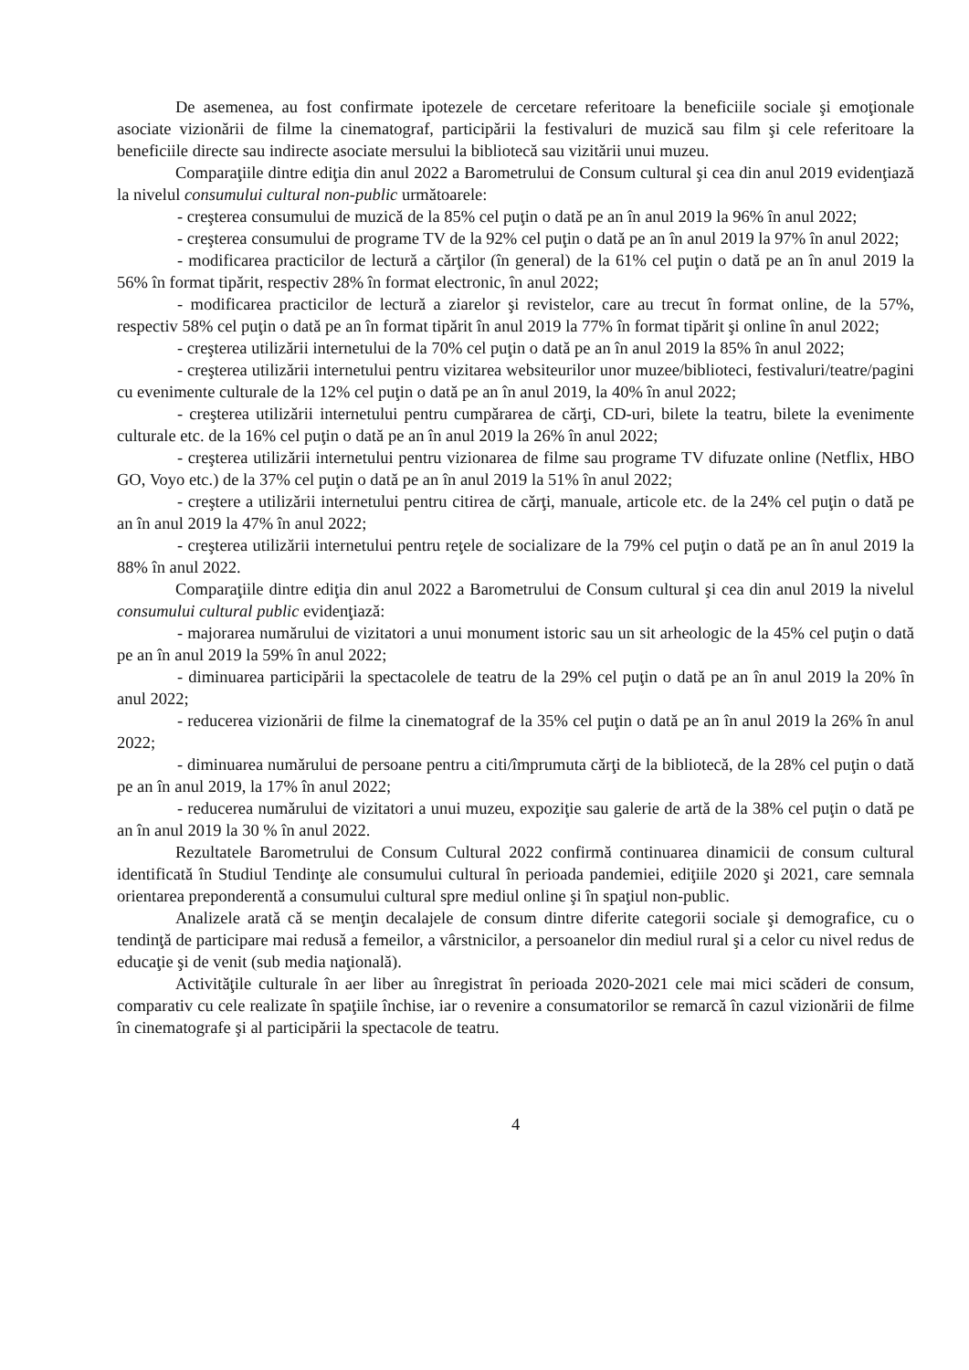De asemenea, au fost confirmate ipotezele de cercetare referitoare la beneficiile sociale şi emoţionale asociate vizionării de filme la cinematograf, participării la festivaluri de muzică sau film şi cele referitoare la beneficiile directe sau indirecte asociate mersului la bibliotecă sau vizitării unui muzeu.
Comparaţiile dintre ediţia din anul 2022 a Barometrului de Consum cultural şi cea din anul 2019 evidenţiază la nivelul consumului cultural non-public următoarele:
- creşterea consumului de muzică de la 85% cel puţin o dată pe an în anul 2019 la 96% în anul 2022;
- creşterea consumului de programe TV de la 92% cel puţin o dată pe an în anul 2019 la 97% în anul 2022;
- modificarea practicilor de lectură a cărţilor (în general) de la 61% cel puţin o dată pe an în anul 2019 la 56% în format tipărit, respectiv 28% în format electronic, în anul 2022;
- modificarea practicilor de lectură a ziarelor şi revistelor, care au trecut în format online, de la 57%, respectiv 58% cel puţin o dată pe an în format tipărit în anul 2019 la 77% în format tipărit şi online în anul 2022;
- creşterea utilizării internetului de la 70% cel puţin o dată pe an în anul 2019 la 85% în anul 2022;
- creşterea utilizării internetului pentru vizitarea websiteurilor unor muzee/biblioteci, festivaluri/teatre/pagini cu evenimente culturale de la 12% cel puţin o dată pe an în anul 2019, la 40% în anul 2022;
- creşterea utilizării internetului pentru cumpărarea de cărţi, CD-uri, bilete la teatru, bilete la evenimente culturale etc. de la 16% cel puţin o dată pe an în anul 2019 la 26% în anul 2022;
- creşterea utilizării internetului pentru vizionarea de filme sau programe TV difuzate online (Netflix, HBO GO, Voyo etc.) de la 37% cel puţin o dată pe an în anul 2019 la 51% în anul 2022;
- creştere a utilizării internetului pentru citirea de cărţi, manuale, articole etc. de la 24% cel puţin o dată pe an în anul 2019 la 47% în anul 2022;
- creşterea utilizării internetului pentru reţele de socializare de la 79% cel puţin o dată pe an în anul 2019 la 88% în anul 2022.
Comparaţiile dintre ediţia din anul 2022 a Barometrului de Consum cultural şi cea din anul 2019 la nivelul consumului cultural public evidenţiază:
- majorarea numărului de vizitatori a unui monument istoric sau un sit arheologic de la 45% cel puţin o dată pe an în anul 2019 la 59% în anul 2022;
- diminuarea participării la spectacolele de teatru de la 29% cel puţin o dată pe an în anul 2019 la 20% în anul 2022;
- reducerea vizionării de filme la cinematograf de la 35% cel puţin o dată pe an în anul 2019 la 26% în anul 2022;
- diminuarea numărului de persoane pentru a citi/împrumuta cărţi de la bibliotecă, de la 28% cel puţin o dată pe an în anul 2019, la 17% în anul 2022;
- reducerea numărului de vizitatori a unui muzeu, expoziţie sau galerie de artă de la 38% cel puţin o dată pe an în anul 2019 la 30 % în anul 2022.
Rezultatele Barometrului de Consum Cultural 2022 confirmă continuarea dinamicii de consum cultural identificată în Studiul Tendinţe ale consumului cultural în perioada pandemiei, ediţiile 2020 şi 2021, care semnala orientarea preponderentă a consumului cultural spre mediul online şi în spaţiul non-public.
Analizele arată că se menţin decalajele de consum dintre diferite categorii sociale şi demografice, cu o tendinţă de participare mai redusă a femeilor, a vârstnicilor, a persoanelor din mediul rural şi a celor cu nivel redus de educaţie şi de venit (sub media naţională).
Activităţile culturale în aer liber au înregistrat în perioada 2020-2021 cele mai mici scăderi de consum, comparativ cu cele realizate în spaţiile închise, iar o revenire a consumatorilor se remarcă în cazul vizionării de filme în cinematografe şi al participării la spectacole de teatru.
4